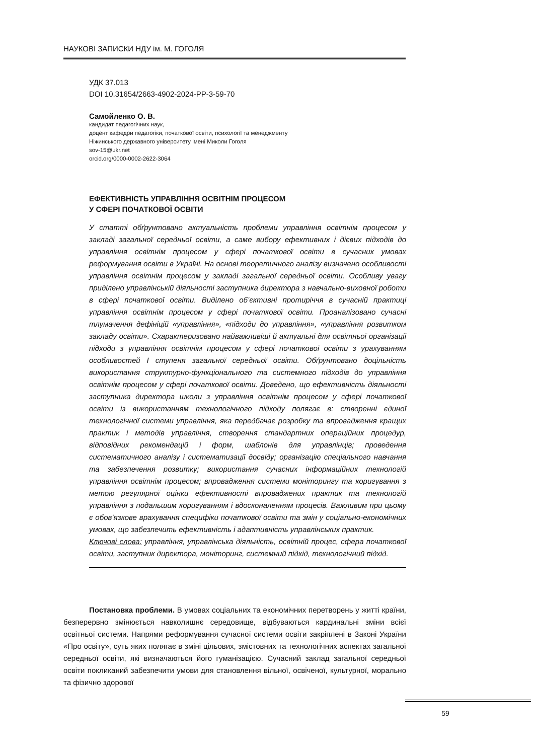НАУКОВІ ЗАПИСКИ НДУ ім. М. ГОГОЛЯ
УДК 37.013
DOI 10.31654/2663-4902-2024-PP-3-59-70
Самойленко О. В.
кандидат педагогічних наук,
доцент кафедри педагогіки, початкової освіти, психології та менеджменту
Ніжинського державного університету імені Миколи Гоголя
sov-15@ukr.net
orcid.org/0000-0002-2622-3064
ЕФЕКТИВНІСТЬ УПРАВЛІННЯ ОСВІТНІМ ПРОЦЕСОМ
У СФЕРІ ПОЧАТКОВОЇ ОСВІТИ
У статті обґрунтовано актуальність проблеми управління освітнім процесом у закладі загальної середньої освіти, а саме вибору ефективних і дієвих підходів до управління освітнім процесом у сфері початкової освіти в сучасних умовах реформування освіти в Україні. На основі теоретичного аналізу визначено особливості управління освітнім процесом у закладі загальної середньої освіти. Особливу увагу приділено управлінській діяльності заступника директора з навчально-виховної роботи в сфері початкової освіти. Виділено об’єктивні протиріччя в сучасній практиці управління освітнім процесом у сфері початкової освіти. Проаналізовано сучасні тлумачення дефініцій «управління», «підходи до управління», «управління розвитком закладу освіти». Схарактеризовано найважливіші й актуальні для освітньої організації підходи з управління освітнім процесом у сфері початкової освіти з урахуванням особливостей І ступеня загальної середньої освіти. Обґрунтовано доцільність використання структурно-функціонального та системного підходів до управління освітнім процесом у сфері початкової освіти. Доведено, що ефективність діяльності заступника директора школи з управління освітнім процесом у сфері початкової освіти із використанням технологічного підходу полягає в: створенні єдиної технологічної системи управління, яка передбачає розробку та впровадження кращих практик і методів управління, створення стандартних операційних процедур, відповідних рекомендацій і форм, шаблонів для управлінців; проведення систематичного аналізу і систематизації досвіду; організацію спеціального навчання та забезпечення розвитку; використання сучасних інформаційних технологій управління освітнім процесом; впровадження системи моніторингу та коригування з метою регулярної оцінки ефективності впроваджених практик та технологій управління з подальшим коригуванням і вдосконаленням процесів. Важливим при цьому є обов’язкове врахування специфіки початкової освіти та змін у соціально-економічних умовах, що забезпечить ефективність і адаптивність управлінських практик.
Ключові слова: управління, управлінська діяльність, освітній процес, сфера початкової освіти, заступник директора, моніторинг, системний підхід, технологічний підхід.
Постановка проблеми. В умовах соціальних та економічних перетворень у житті країни, безперервно змінюється навколишнє середовище, відбуваються кардинальні зміни всієї освітньої системи. Напрями реформування сучасної системи освіти закріплені в Законі України «Про освіту», суть яких полягає в зміні цільових, змістовних та технологічних аспектах загальної середньої освіти, які визначаються його гуманізацією. Сучасний заклад загальної середньої освіти покликаний забезпечити умови для становлення вільної, освіченої, культурної, морально та фізично здорової
59